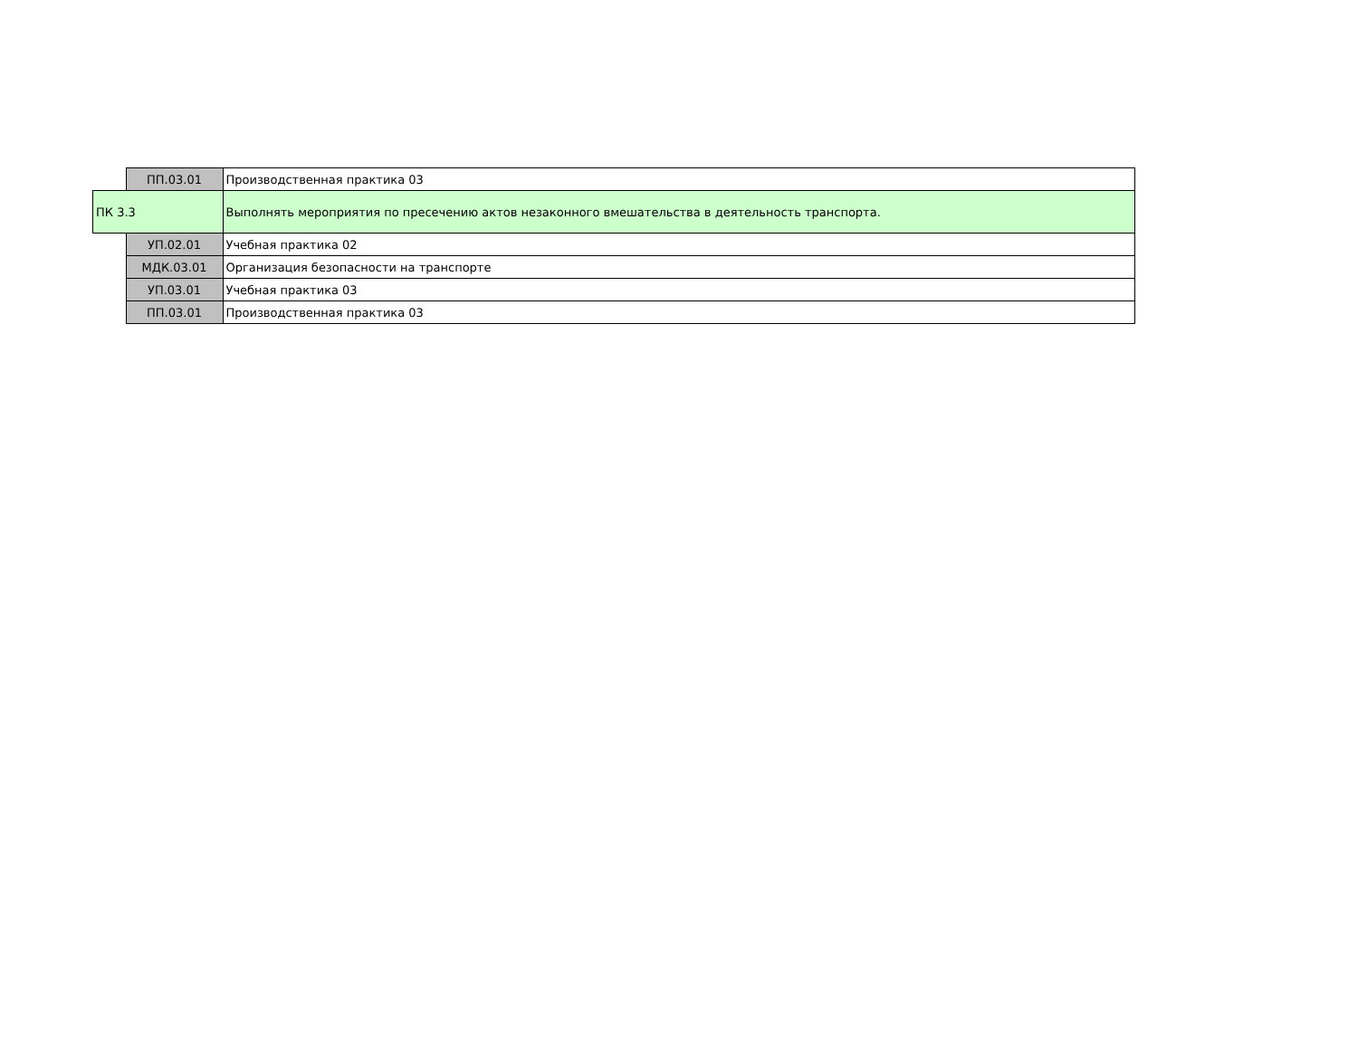| | ПП.03.01 | Производственная практика 03 |
| ПК 3.3 | | Выполнять мероприятия по пресечению актов незаконного вмешательства в деятельность транспорта. |
| | УП.02.01 | Учебная практика 02 |
| | МДК.03.01 | Организация безопасности на транспорте |
| | УП.03.01 | Учебная практика 03 |
| | ПП.03.01 | Производственная практика 03 |